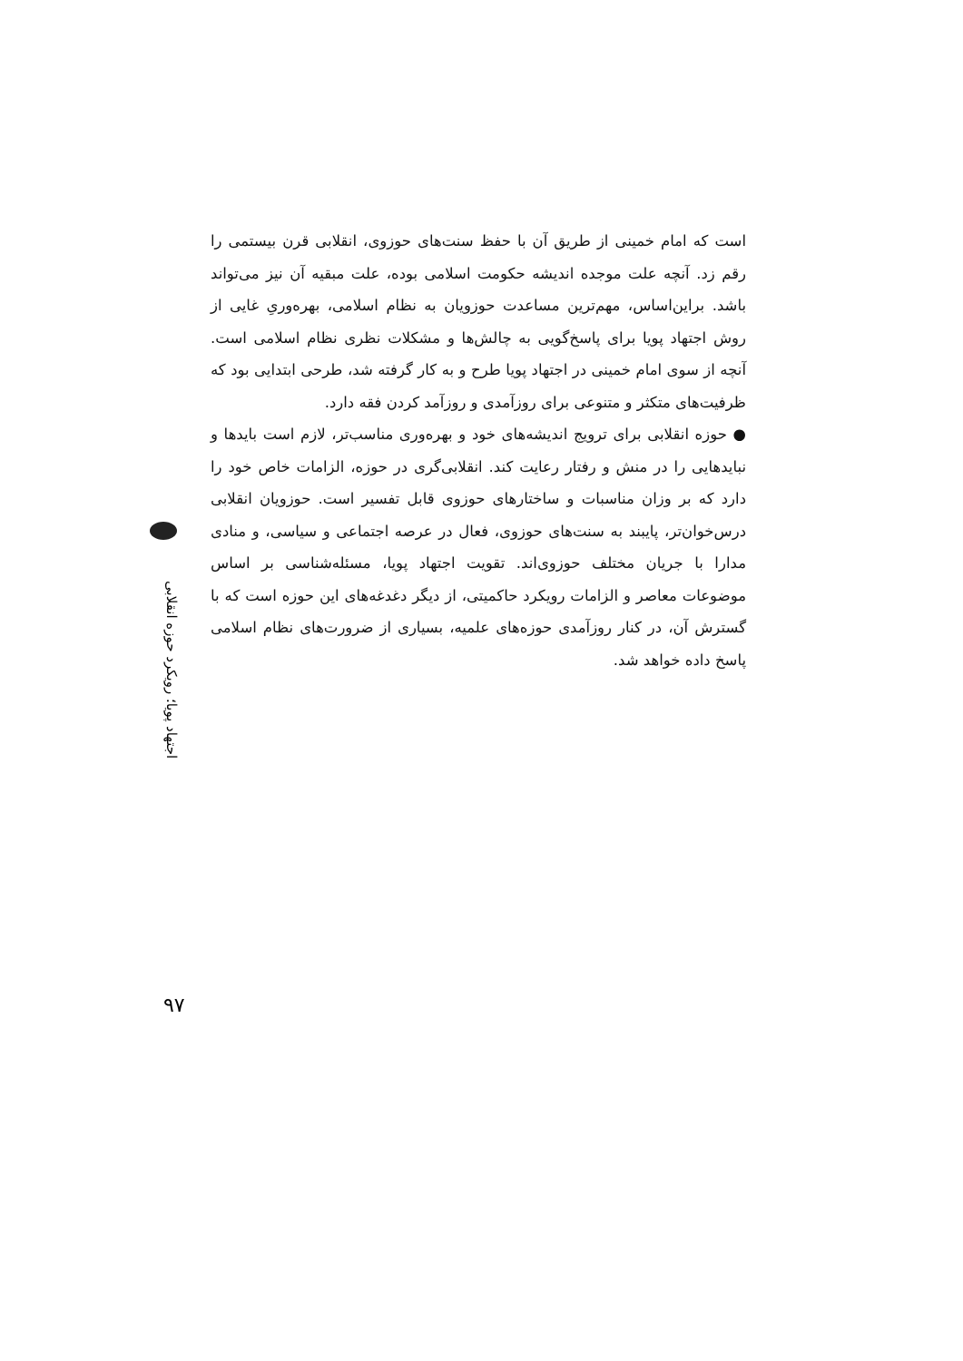است که امام خمینی از طریق آن با حفظ سنت‌های حوزوی، انقلابی قرن بیستمی را رقم زد. آنچه علت موجده اندیشه حکومت اسلامی بوده، علت مبقیه آن نیز می‌تواند باشد. براین‌اساس، مهم‌ترین مساعدت حوزویان به نظام اسلامی، بهره‌وریِ غایی از روش اجتهاد پویا برای پاسخ‌گویی به چالش‌ها و مشکلات نظری نظام اسلامی است. آنچه از سوی امام خمینی در اجتهاد پویا طرح و به کار گرفته شد، طرحی ابتدایی بود که ظرفیت‌های متکثر و متنوعی برای روزآمدی و روزآمد کردن فقه دارد.
● حوزه انقلابی برای ترویج اندیشه‌های خود و بهره‌وری مناسب‌تر، لازم است بایدها و نبایدهایی را در منش و رفتار رعایت کند. انقلابی‌گری در حوزه، الزامات خاص خود را دارد که بر وزان مناسبات و ساختارهای حوزوی قابل تفسیر است. حوزویان انقلابی درس‌خوان‌تر، پایبند به سنت‌های حوزوی، فعال در عرصه اجتماعی و سیاسی، و منادی مدارا با جریان مختلف حوزوی‌اند. تقویت اجتهاد پویا، مسئله‌شناسی بر اساس موضوعات معاصر و الزامات رویکرد حاکمیتی، از دیگر دغدغه‌های این حوزه است که با گسترش آن، در کنار روزآمدی حوزه‌های علمیه، بسیاری از ضرورت‌های نظام اسلامی پاسخ داده خواهد شد.
اجتهاد پویا؛ رویکرد حوزه انقلابی
۹۷